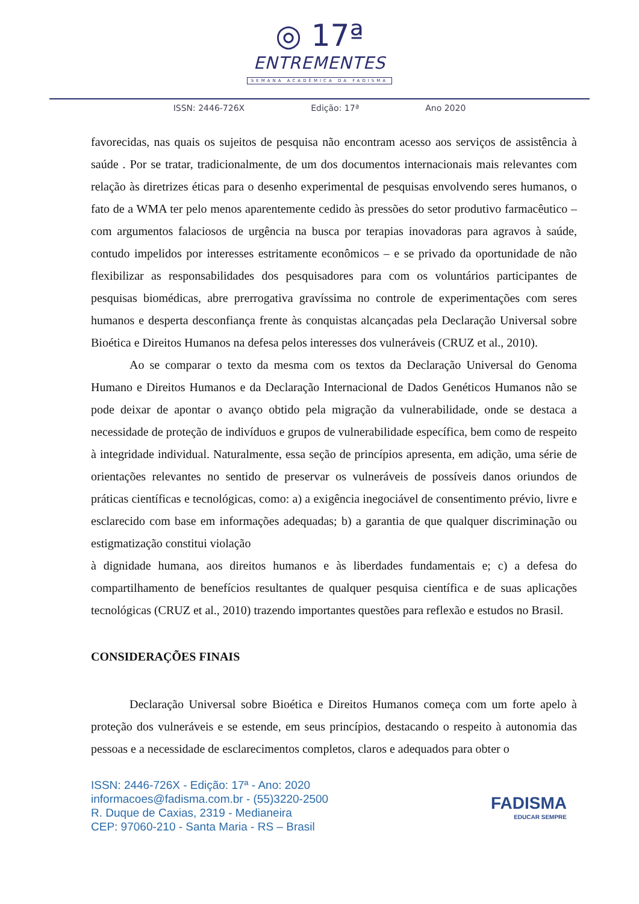◎ 17ª
ENTREMENTES
SEMANA ACADÊMICA DA FADISMA
ISSN: 2446-726X Edição: 17ª Ano 2020
favorecidas, nas quais os sujeitos de pesquisa não encontram acesso aos serviços de assistência à saúde . Por se tratar, tradicionalmente, de um dos documentos internacionais mais relevantes com relação às diretrizes éticas para o desenho experimental de pesquisas envolvendo seres humanos, o fato de a WMA ter pelo menos aparentemente cedido às pressões do setor produtivo farmacêutico – com argumentos falaciosos de urgência na busca por terapias inovadoras para agravos à saúde, contudo impelidos por interesses estritamente econômicos – e se privado da oportunidade de não flexibilizar as responsabilidades dos pesquisadores para com os voluntários participantes de pesquisas biomédicas, abre prerrogativa gravíssima no controle de experimentações com seres humanos e desperta desconfiança frente às conquistas alcançadas pela Declaração Universal sobre Bioética e Direitos Humanos na defesa pelos interesses dos vulneráveis (CRUZ et al., 2010).
Ao se comparar o texto da mesma com os textos da Declaração Universal do Genoma Humano e Direitos Humanos e da Declaração Internacional de Dados Genéticos Humanos não se pode deixar de apontar o avanço obtido pela migração da vulnerabilidade, onde se destaca a necessidade de proteção de indivíduos e grupos de vulnerabilidade específica, bem como de respeito à integridade individual. Naturalmente, essa seção de princípios apresenta, em adição, uma série de orientações relevantes no sentido de preservar os vulneráveis de possíveis danos oriundos de práticas científicas e tecnológicas, como: a) a exigência inegociável de consentimento prévio, livre e esclarecido com base em informações adequadas; b) a garantia de que qualquer discriminação ou estigmatização constitui violação
à dignidade humana, aos direitos humanos e às liberdades fundamentais e; c) a defesa do compartilhamento de benefícios resultantes de qualquer pesquisa científica e de suas aplicações tecnológicas (CRUZ et al., 2010) trazendo importantes questões para reflexão e estudos no Brasil.
CONSIDERAÇÕES FINAIS
Declaração Universal sobre Bioética e Direitos Humanos começa com um forte apelo à proteção dos vulneráveis e se estende, em seus princípios, destacando o respeito à autonomia das pessoas e a necessidade de esclarecimentos completos, claros e adequados para obter o
ISSN: 2446-726X - Edição: 17ª - Ano: 2020
informacoes@fadisma.com.br - (55)3220-2500
R. Duque de Caxias, 2319 - Medianeira
CEP: 97060-210 - Santa Maria - RS – Brasil
FADISMA
EDUCAR SEMPRE